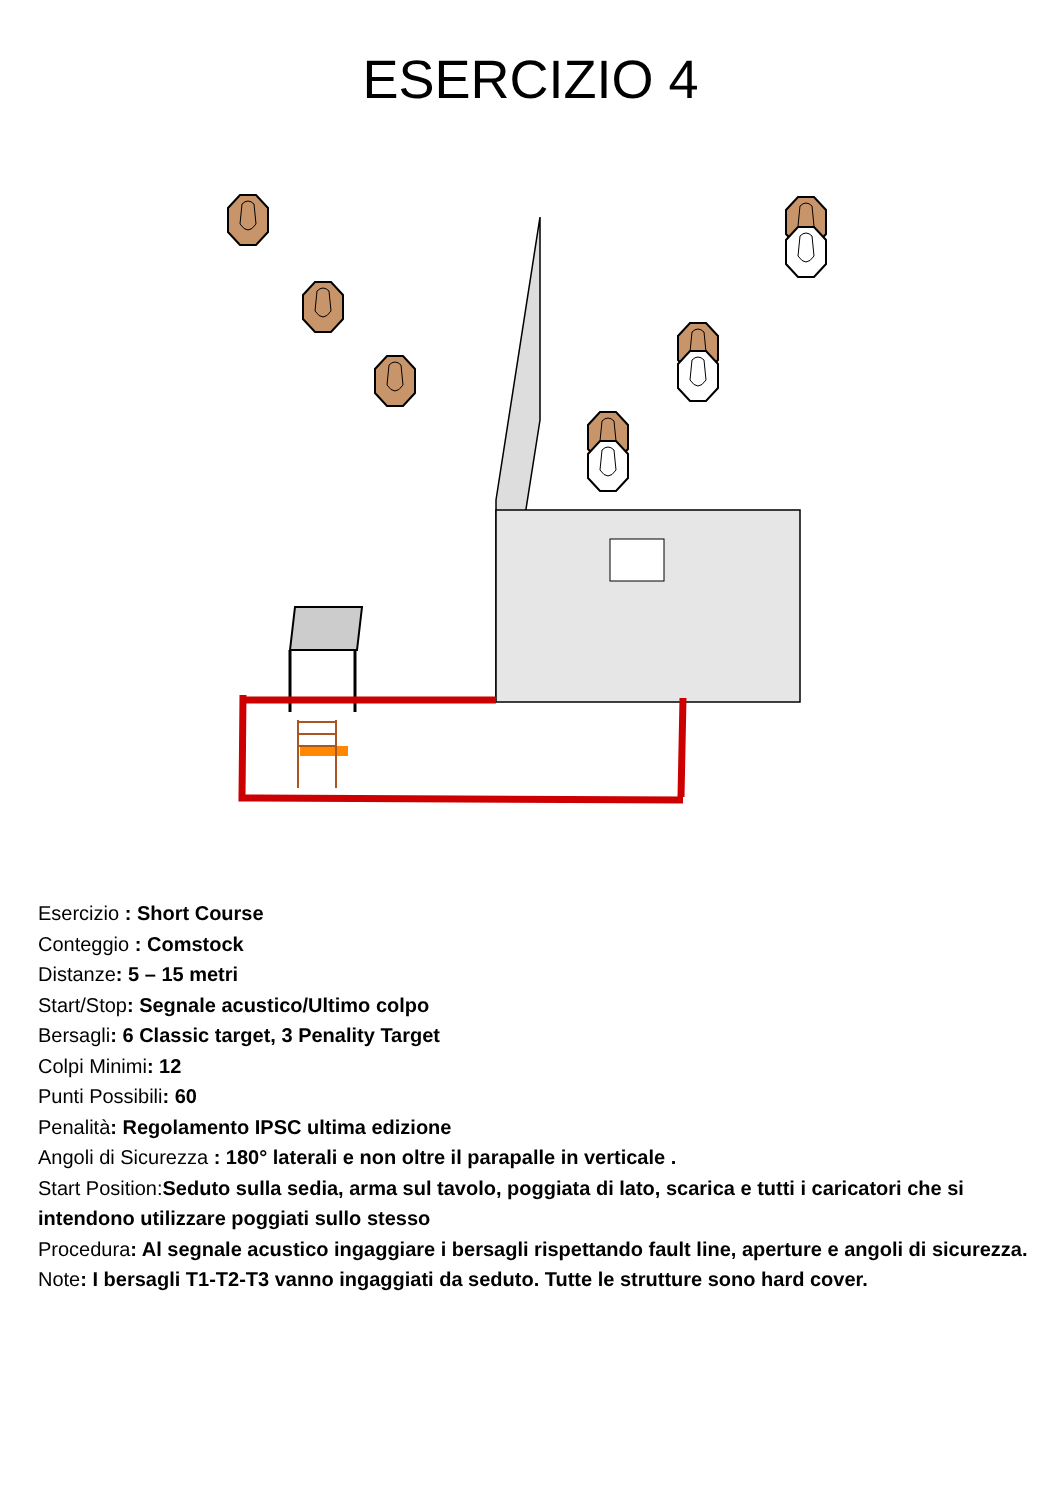ESERCIZIO 4
Esercizio : Short Course
Conteggio : Comstock
Distanze: 5 – 15 metri
Start/Stop: Segnale acustico/Ultimo colpo
Bersagli: 6 Classic target, 3 Penality Target
Colpi Minimi: 12
Punti Possibili: 60
Penalità: Regolamento IPSC ultima edizione
Angoli di Sicurezza : 180° laterali e non oltre il parapalle in verticale .
Start Position:Seduto sulla sedia, arma sul tavolo, poggiata di lato, scarica e tutti i caricatori che si intendono utilizzare poggiati sullo stesso
Procedura: Al segnale acustico ingaggiare i bersagli rispettando fault line, aperture e angoli di sicurezza.
Note: I bersagli T1-T2-T3 vanno ingaggiati da seduto. Tutte le strutture sono hard cover.